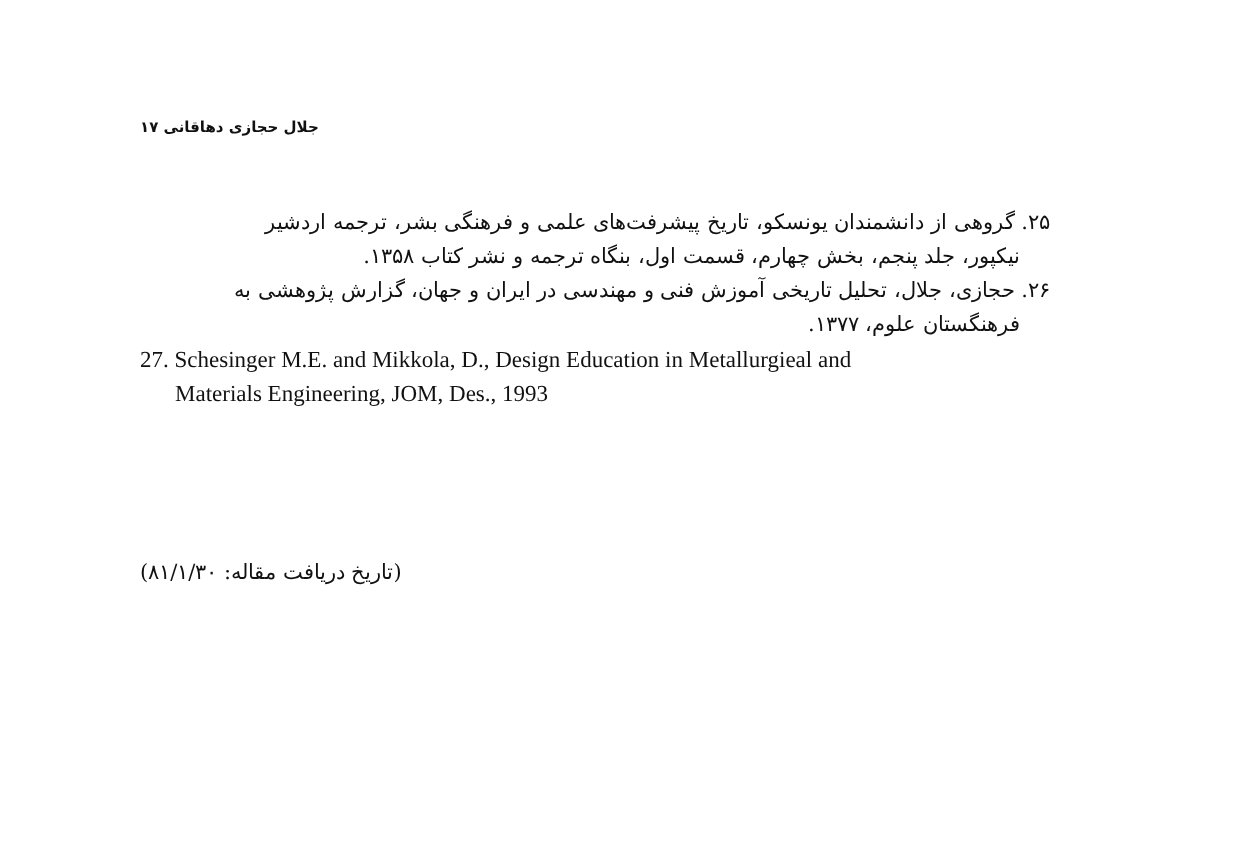جلال حجازی دهاقانی ۱۷
۲۵. گروهی از دانشمندان یونسکو، تاریخ پیشرفت‌های علمی و فرهنگی بشر، ترجمه اردشیر
نیکپور، جلد پنجم، بخش چهارم، قسمت اول، بنگاه ترجمه و نشر کتاب ۱۳۵۸.
۲۶. حجازی، جلال، تحلیل تاریخی آموزش فنی و مهندسی در ایران و جهان، گزارش پژوهشی به
فرهنگستان علوم، ۱۳۷۷.
27. Schesinger M.E. and Mikkola, D., Design Education in Metallurgieal and
Materials Engineering, JOM, Des., 1993
(تاریخ دریافت مقاله: ۸۱/۱/۳۰)